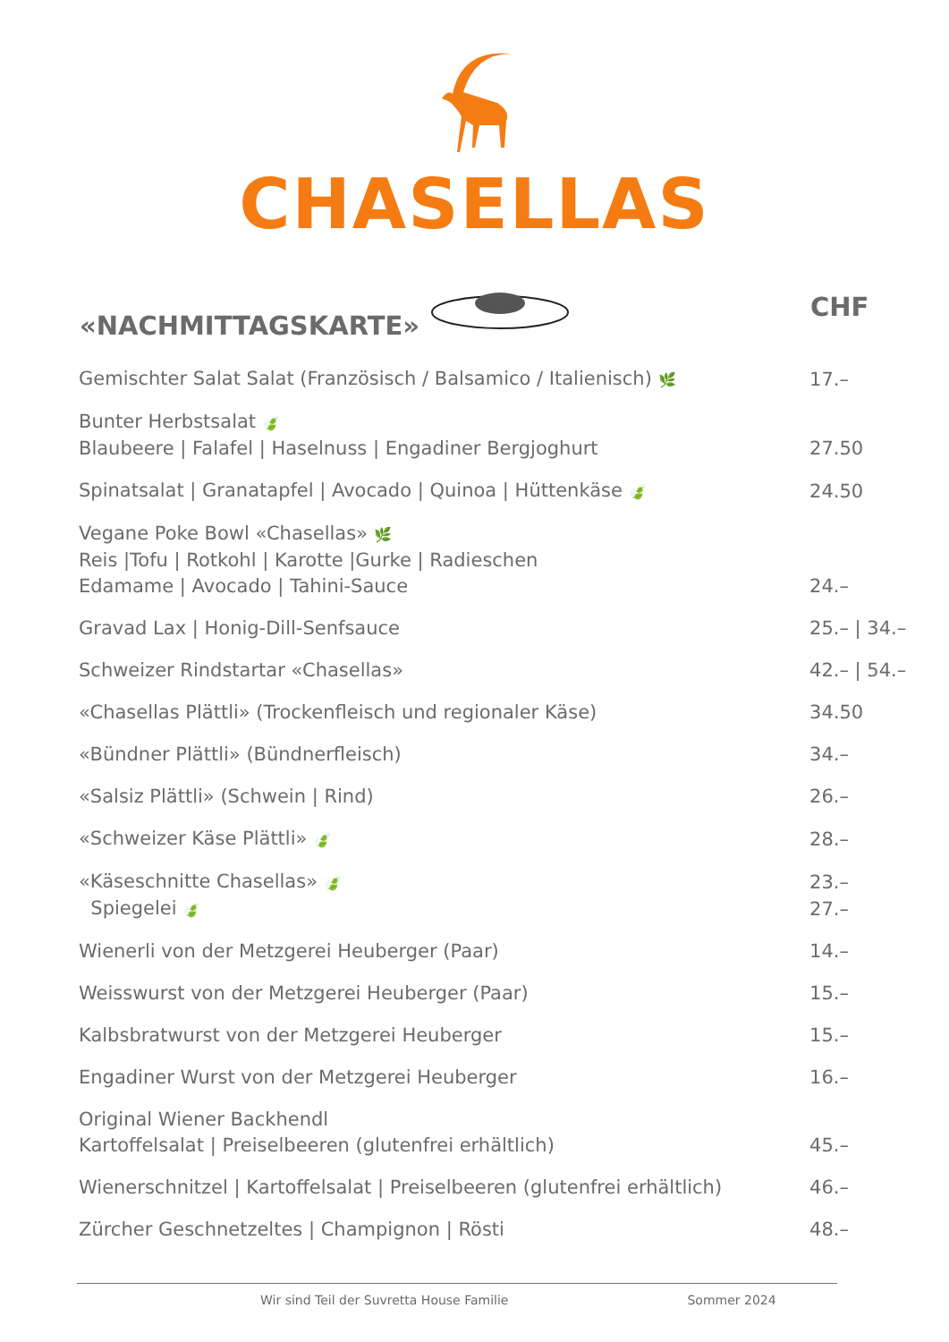CHASELLAS
| «NACHMITTAGSKARTE» | CHF |
| --- | --- |
| Gemischter Salat Salat (Französisch / Balsamico / Italienisch) 🌿 | 17.– |
| Bunter Herbstsalat 🍃 Blaubeere / Falafel / Haselnuss / Engadiner Bergjoghurt | 27.50 |
| Spinatsalat / Granatapfel / Avocado / Quinoa / Hüttenkäse 🍃 | 24.50 |
| Vegane Poke Bowl «Chasellas» 🌿 Reis /Tofu / Rotkohl / Karotte /Gurke / Radieschen Edamame / Avocado / Tahini-Sauce | 24.– |
| Gravad Lax / Honig-Dill-Senfsauce | 25.– / 34.– |
| Schweizer Rindstartar «Chasellas» | 42.– / 54.– |
| «Chasellas Plättli» (Trockenfleisch und regionaler Käse) | 34.50 |
| «Bündner Plättli» (Bündnerfleisch) | 34.– |
| «Salsiz Plättli» (Schwein / Rind) | 26.– |
| «Schweizer Käse Plättli» 🍃 | 28.– |
| «Käseschnitte Chasellas» 🍃 | 23.– |
| Spiegelei 🍃 | 27.– |
| Wienerli von der Metzgerei Heuberger (Paar) | 14.– |
| Weisswurst von der Metzgerei Heuberger (Paar) | 15.– |
| Kalbsbratwurst von der Metzgerei Heuberger | 15.– |
| Engadiner Wurst von der Metzgerei Heuberger | 16.– |
| Original Wiener Backhendl Kartoffelsalat / Preiselbeeren (glutenfrei erhältlich) | 45.– |
| Wienerschnitzel / Kartoffelsalat / Preiselbeeren (glutenfrei erhältlich) | 46.– |
| Zürcher Geschnetzeltes / Champignon / Rösti | 48.– |
Wir sind Teil der Suvretta House Familie Sommer 2024